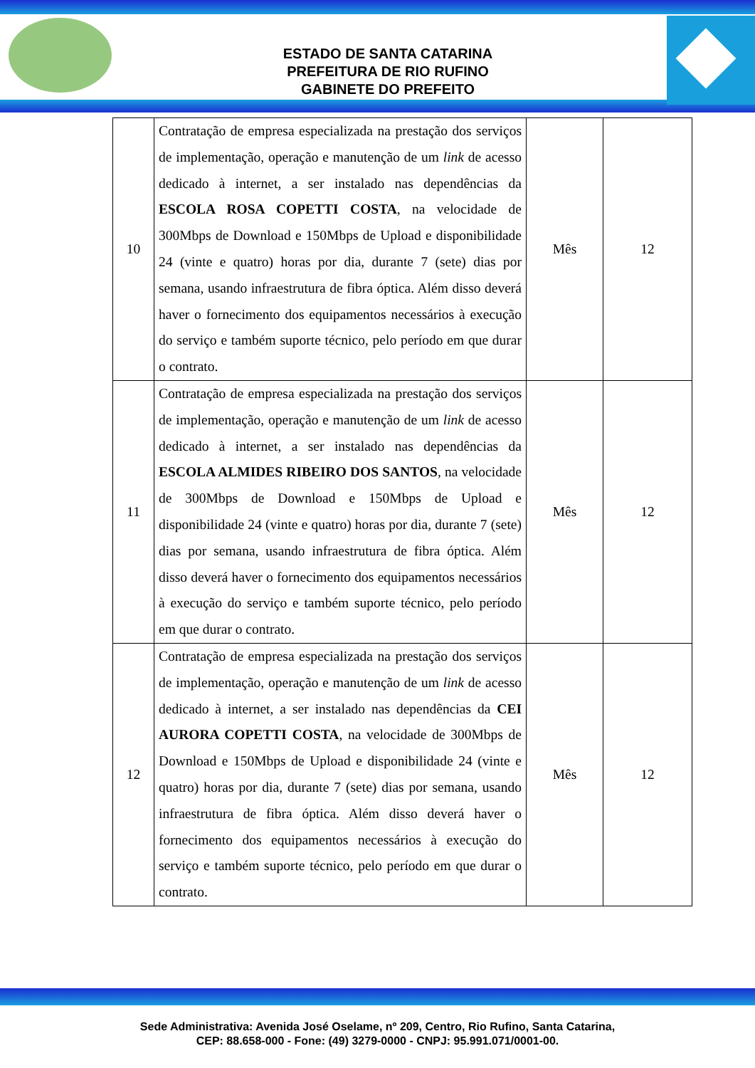ESTADO DE SANTA CATARINA
PREFEITURA DE RIO RUFINO
GABINETE DO PREFEITO
| 10 | Contratação de empresa especializada na prestação dos serviços de implementação, operação e manutenção de um link de acesso dedicado à internet, a ser instalado nas dependências da ESCOLA ROSA COPETTI COSTA , na velocidade de 300Mbps de Download e 150Mbps de Upload e disponibilidade 24 (vinte e quatro) horas por dia, durante 7 (sete) dias por semana, usando infraestrutura de fibra óptica. Além disso deverá haver o fornecimento dos equipamentos necessários à execução do serviço e também suporte técnico, pelo período em que durar o contrato. | Mês | 12 |
| 11 | Contratação de empresa especializada na prestação dos serviços de implementação, operação e manutenção de um link de acesso dedicado à internet, a ser instalado nas dependências da ESCOLA ALMIDES RIBEIRO DOS SANTOS , na velocidade de 300Mbps de Download e 150Mbps de Upload e disponibilidade 24 (vinte e quatro) horas por dia, durante 7 (sete) dias por semana, usando infraestrutura de fibra óptica. Além disso deverá haver o fornecimento dos equipamentos necessários à execução do serviço e também suporte técnico, pelo período em que durar o contrato. | Mês | 12 |
| 12 | Contratação de empresa especializada na prestação dos serviços de implementação, operação e manutenção de um link de acesso dedicado à internet, a ser instalado nas dependências da CEI AURORA COPETTI COSTA , na velocidade de 300Mbps de Download e 150Mbps de Upload e disponibilidade 24 (vinte e quatro) horas por dia, durante 7 (sete) dias por semana, usando infraestrutura de fibra óptica. Além disso deverá haver o fornecimento dos equipamentos necessários à execução do serviço e também suporte técnico, pelo período em que durar o contrato. | Mês | 12 |
Sede Administrativa: Avenida José Oselame, nº 209, Centro, Rio Rufino, Santa Catarina,
CEP: 88.658-000 - Fone: (49) 3279-0000 - CNPJ: 95.991.071/0001-00.